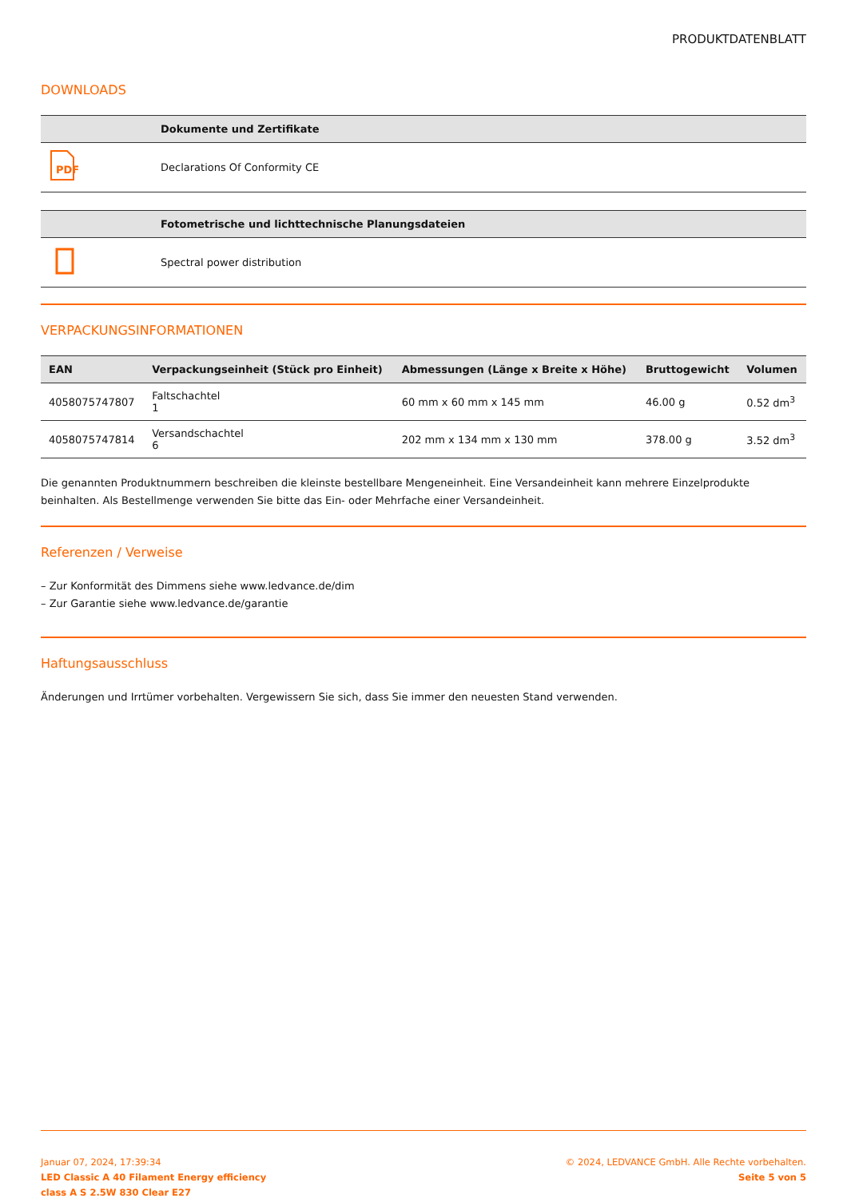PRODUKTDATENBLATT
DOWNLOADS
| | Dokumente und Zertifikate |
| --- | --- |
| PDF | Declarations Of Conformity CE |
| | Fotometrische und lichttechnische Planungsdateien |
| --- | --- |
| | Spectral power distribution |
VERPACKUNGSINFORMATIONEN
| EAN | Verpackungseinheit (Stück pro Einheit) | Abmessungen (Länge x Breite x Höhe) | Bruttogewicht | Volumen |
| --- | --- | --- | --- | --- |
| 4058075747807 | Faltschachtel 1 | 60 mm x 60 mm x 145 mm | 46.00 g | 0.52 dm<sup>3</sup> |
| 4058075747814 | Versandschachtel 6 | 202 mm x 134 mm x 130 mm | 378.00 g | 3.52 dm<sup>3</sup> |
Die genannten Produktnummern beschreiben die kleinste bestellbare Mengeneinheit. Eine Versandeinheit kann mehrere Einzelprodukte beinhalten. Als Bestellmenge verwenden Sie bitte das Ein- oder Mehrfache einer Versandeinheit.
Referenzen / Verweise
– Zur Konformität des Dimmens siehe www.ledvance.de/dim
– Zur Garantie siehe www.ledvance.de/garantie
Haftungsausschluss
Änderungen und Irrtümer vorbehalten. Vergewissern Sie sich, dass Sie immer den neuesten Stand verwenden.
Januar 07, 2024, 17:39:34
LED Classic A 40 Filament Energy efficiency
class A S 2.5W 830 Clear E27
© 2024, LEDVANCE GmbH. Alle Rechte vorbehalten.
Seite 5 von 5